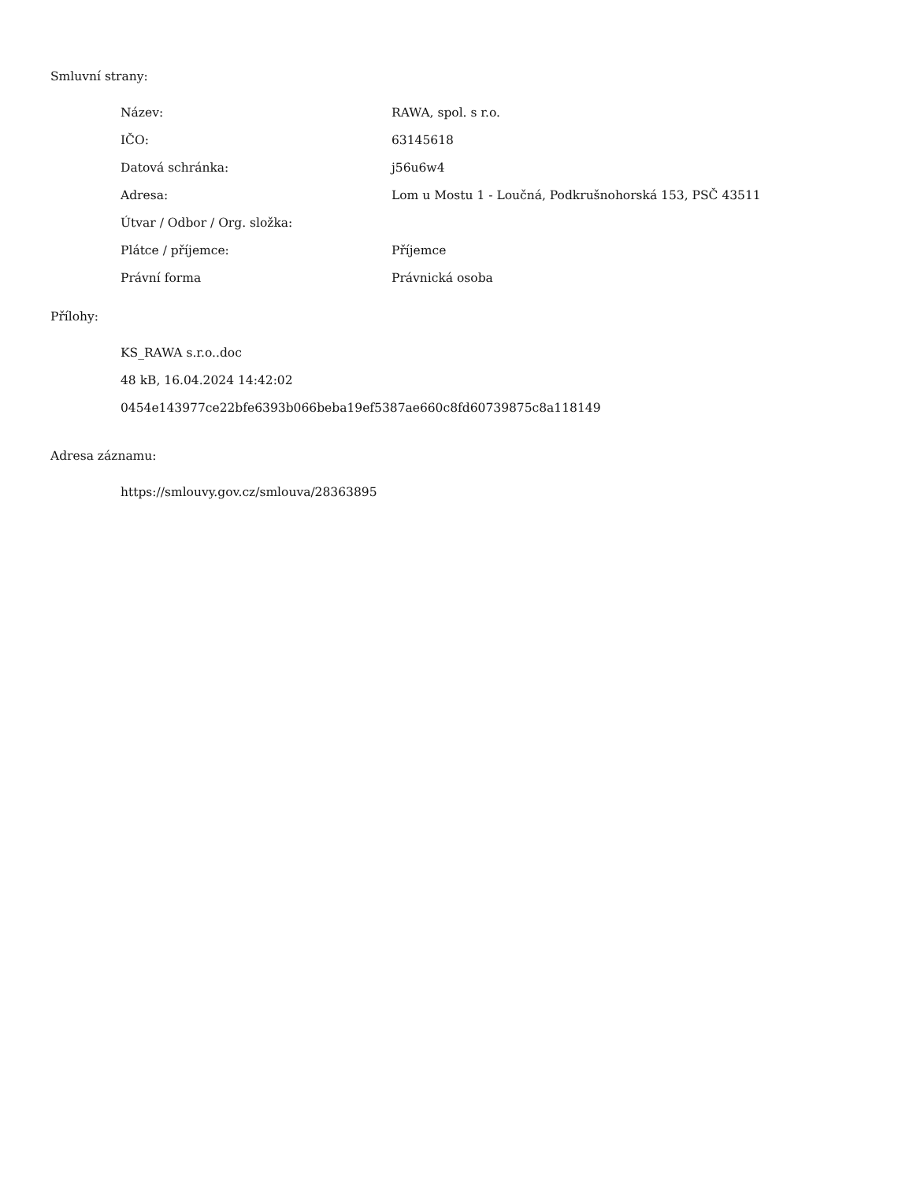Smluvní strany:
| Název: | RAWA, spol. s r.o. |
| IČO: | 63145618 |
| Datová schránka: | j56u6w4 |
| Adresa: | Lom u Mostu 1 - Loučná, Podkrušnohorská 153, PSČ 43511 |
| Útvar / Odbor / Org. složka: | |
| Plátce / příjemce: | Příjemce |
| Právní forma | Právnická osoba |
Přílohy:
KS_RAWA s.r.o..doc
48 kB, 16.04.2024 14:42:02
0454e143977ce22bfe6393b066beba19ef5387ae660c8fd60739875c8a118149
Adresa záznamu:
https://smlouvy.gov.cz/smlouva/28363895